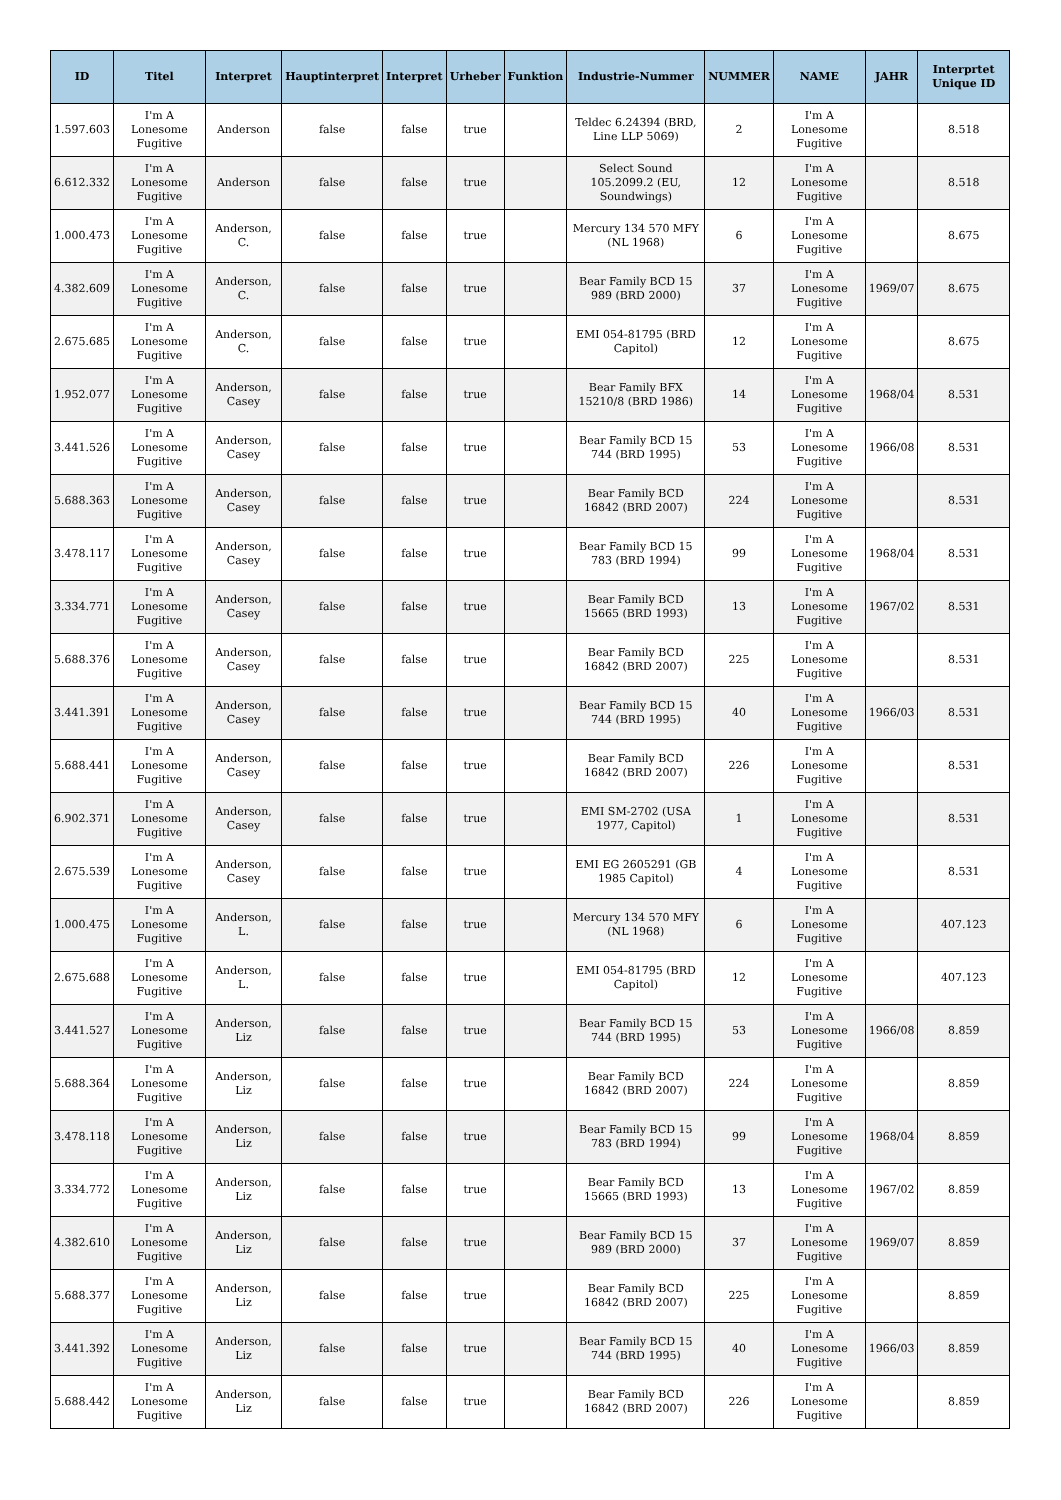| ID | Titel | Interpret | Hauptinterpret | Interpret | Urheber | Funktion | Industrie-Nummer | NUMMER | NAME | JAHR | Interprtet Unique ID |
| --- | --- | --- | --- | --- | --- | --- | --- | --- | --- | --- | --- |
| 1.597.603 | I'm A Lonesome Fugitive | Anderson | false | false | true | | Teldec 6.24394 (BRD, Line LLP 5069) | 2 | I'm A Lonesome Fugitive | | 8.518 |
| 6.612.332 | I'm A Lonesome Fugitive | Anderson | false | false | true | | Select Sound 105.2099.2 (EU, Soundwings) | 12 | I'm A Lonesome Fugitive | | 8.518 |
| 1.000.473 | I'm A Lonesome Fugitive | Anderson, C. | false | false | true | | Mercury 134 570 MFY (NL 1968) | 6 | I'm A Lonesome Fugitive | | 8.675 |
| 4.382.609 | I'm A Lonesome Fugitive | Anderson, C. | false | false | true | | Bear Family BCD 15 989 (BRD 2000) | 37 | I'm A Lonesome Fugitive | 1969/07 | 8.675 |
| 2.675.685 | I'm A Lonesome Fugitive | Anderson, C. | false | false | true | | EMI 054-81795 (BRD Capitol) | 12 | I'm A Lonesome Fugitive | | 8.675 |
| 1.952.077 | I'm A Lonesome Fugitive | Anderson, Casey | false | false | true | | Bear Family BFX 15210/8 (BRD 1986) | 14 | I'm A Lonesome Fugitive | 1968/04 | 8.531 |
| 3.441.526 | I'm A Lonesome Fugitive | Anderson, Casey | false | false | true | | Bear Family BCD 15 744 (BRD 1995) | 53 | I'm A Lonesome Fugitive | 1966/08 | 8.531 |
| 5.688.363 | I'm A Lonesome Fugitive | Anderson, Casey | false | false | true | | Bear Family BCD 16842 (BRD 2007) | 224 | I'm A Lonesome Fugitive | | 8.531 |
| 3.478.117 | I'm A Lonesome Fugitive | Anderson, Casey | false | false | true | | Bear Family BCD 15 783 (BRD 1994) | 99 | I'm A Lonesome Fugitive | 1968/04 | 8.531 |
| 3.334.771 | I'm A Lonesome Fugitive | Anderson, Casey | false | false | true | | Bear Family BCD 15665 (BRD 1993) | 13 | I'm A Lonesome Fugitive | 1967/02 | 8.531 |
| 5.688.376 | I'm A Lonesome Fugitive | Anderson, Casey | false | false | true | | Bear Family BCD 16842 (BRD 2007) | 225 | I'm A Lonesome Fugitive | | 8.531 |
| 3.441.391 | I'm A Lonesome Fugitive | Anderson, Casey | false | false | true | | Bear Family BCD 15 744 (BRD 1995) | 40 | I'm A Lonesome Fugitive | 1966/03 | 8.531 |
| 5.688.441 | I'm A Lonesome Fugitive | Anderson, Casey | false | false | true | | Bear Family BCD 16842 (BRD 2007) | 226 | I'm A Lonesome Fugitive | | 8.531 |
| 6.902.371 | I'm A Lonesome Fugitive | Anderson, Casey | false | false | true | | EMI SM-2702 (USA 1977, Capitol) | 1 | I'm A Lonesome Fugitive | | 8.531 |
| 2.675.539 | I'm A Lonesome Fugitive | Anderson, Casey | false | false | true | | EMI EG 2605291 (GB 1985 Capitol) | 4 | I'm A Lonesome Fugitive | | 8.531 |
| 1.000.475 | I'm A Lonesome Fugitive | Anderson, L. | false | false | true | | Mercury 134 570 MFY (NL 1968) | 6 | I'm A Lonesome Fugitive | | 407.123 |
| 2.675.688 | I'm A Lonesome Fugitive | Anderson, L. | false | false | true | | EMI 054-81795 (BRD Capitol) | 12 | I'm A Lonesome Fugitive | | 407.123 |
| 3.441.527 | I'm A Lonesome Fugitive | Anderson, Liz | false | false | true | | Bear Family BCD 15 744 (BRD 1995) | 53 | I'm A Lonesome Fugitive | 1966/08 | 8.859 |
| 5.688.364 | I'm A Lonesome Fugitive | Anderson, Liz | false | false | true | | Bear Family BCD 16842 (BRD 2007) | 224 | I'm A Lonesome Fugitive | | 8.859 |
| 3.478.118 | I'm A Lonesome Fugitive | Anderson, Liz | false | false | true | | Bear Family BCD 15 783 (BRD 1994) | 99 | I'm A Lonesome Fugitive | 1968/04 | 8.859 |
| 3.334.772 | I'm A Lonesome Fugitive | Anderson, Liz | false | false | true | | Bear Family BCD 15665 (BRD 1993) | 13 | I'm A Lonesome Fugitive | 1967/02 | 8.859 |
| 4.382.610 | I'm A Lonesome Fugitive | Anderson, Liz | false | false | true | | Bear Family BCD 15 989 (BRD 2000) | 37 | I'm A Lonesome Fugitive | 1969/07 | 8.859 |
| 5.688.377 | I'm A Lonesome Fugitive | Anderson, Liz | false | false | true | | Bear Family BCD 16842 (BRD 2007) | 225 | I'm A Lonesome Fugitive | | 8.859 |
| 3.441.392 | I'm A Lonesome Fugitive | Anderson, Liz | false | false | true | | Bear Family BCD 15 744 (BRD 1995) | 40 | I'm A Lonesome Fugitive | 1966/03 | 8.859 |
| 5.688.442 | I'm A Lonesome Fugitive | Anderson, Liz | false | false | true | | Bear Family BCD 16842 (BRD 2007) | 226 | I'm A Lonesome Fugitive | | 8.859 |